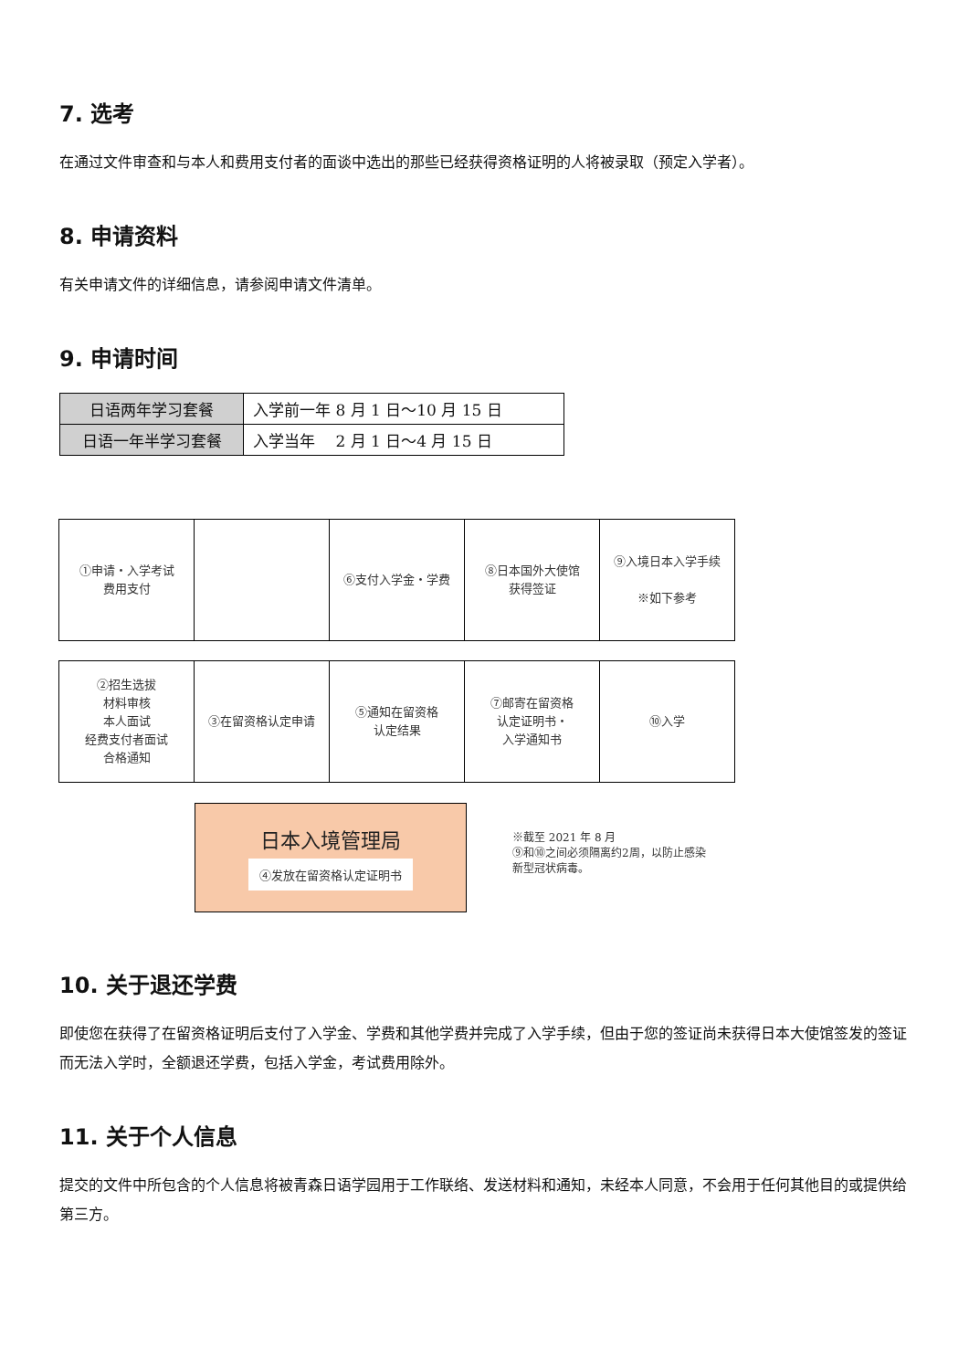7. 选考
在通过文件审查和与本人和费用支付者的面谈中选出的那些已经获得资格证明的人将被录取（预定入学者）。
8. 申请资料
有关申请文件的详细信息，请参阅申请文件清单。
9. 申请时间
| 日语两年学习套餐 | 入学前一年 8 月 1 日～10 月 15 日 |
| 日语一年半学习套餐 | 入学当年 2 月 1 日～4 月 15 日 |
①申请・入学考试
费用支付
⑥支付入学金・学费
⑧日本国外大使馆
获得签证
⑨入境日本入学手续
※如下参考
②招生选拔
材料审核
本人面试
经费支付者面试
合格通知
③在留资格认定申请
⑤通知在留资格
认定结果
⑦邮寄在留资格
认定证明书・
入学通知书
⑩入学
日本入境管理局
④发放在留资格认定证明书
※截至 2021 年 8 月
⑨和⑩之间必须隔离约2周，以防止感染
新型冠状病毒。
10. 关于退还学费
即使您在获得了在留资格证明后支付了入学金、学费和其他学费并完成了入学手续，但由于您的签证尚未获得日本大使馆签发的签证而无法入学时，全额退还学费，包括入学金，考试费用除外。
11. 关于个人信息
提交的文件中所包含的个人信息将被青森日语学园用于工作联络、发送材料和通知，未经本人同意，不会用于任何其他目的或提供给第三方。